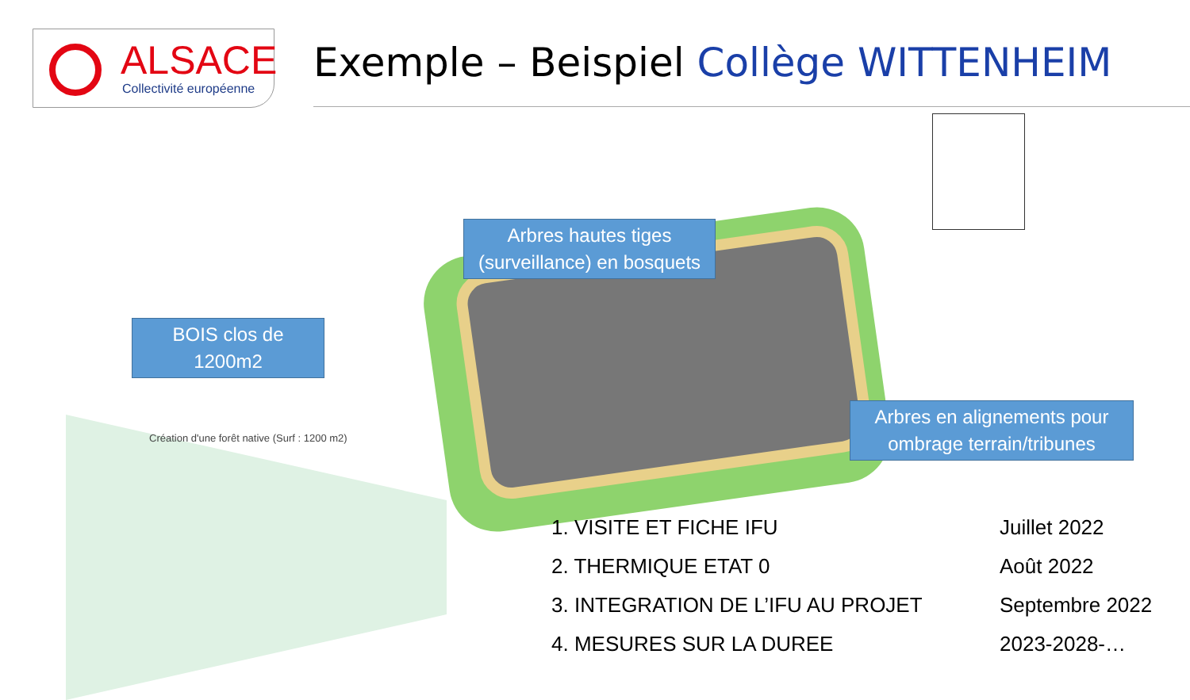ALSACE
Collectivité européenne
Exemple – Beispiel Collège WITTENHEIM
Arbres hautes tiges (surveillance) en bosquets
BOIS clos de 1200m2
Création d'une forêt native (Surf : 1200 m2)
Arbres en alignements pour ombrage terrain/tribunes
1. VISITE ET FICHE IFU Juillet 2022
2. THERMIQUE ETAT 0 Août 2022
3. INTEGRATION DE L’IFU AU PROJET Septembre 2022
4. MESURES SUR LA DUREE 2023-2028-…